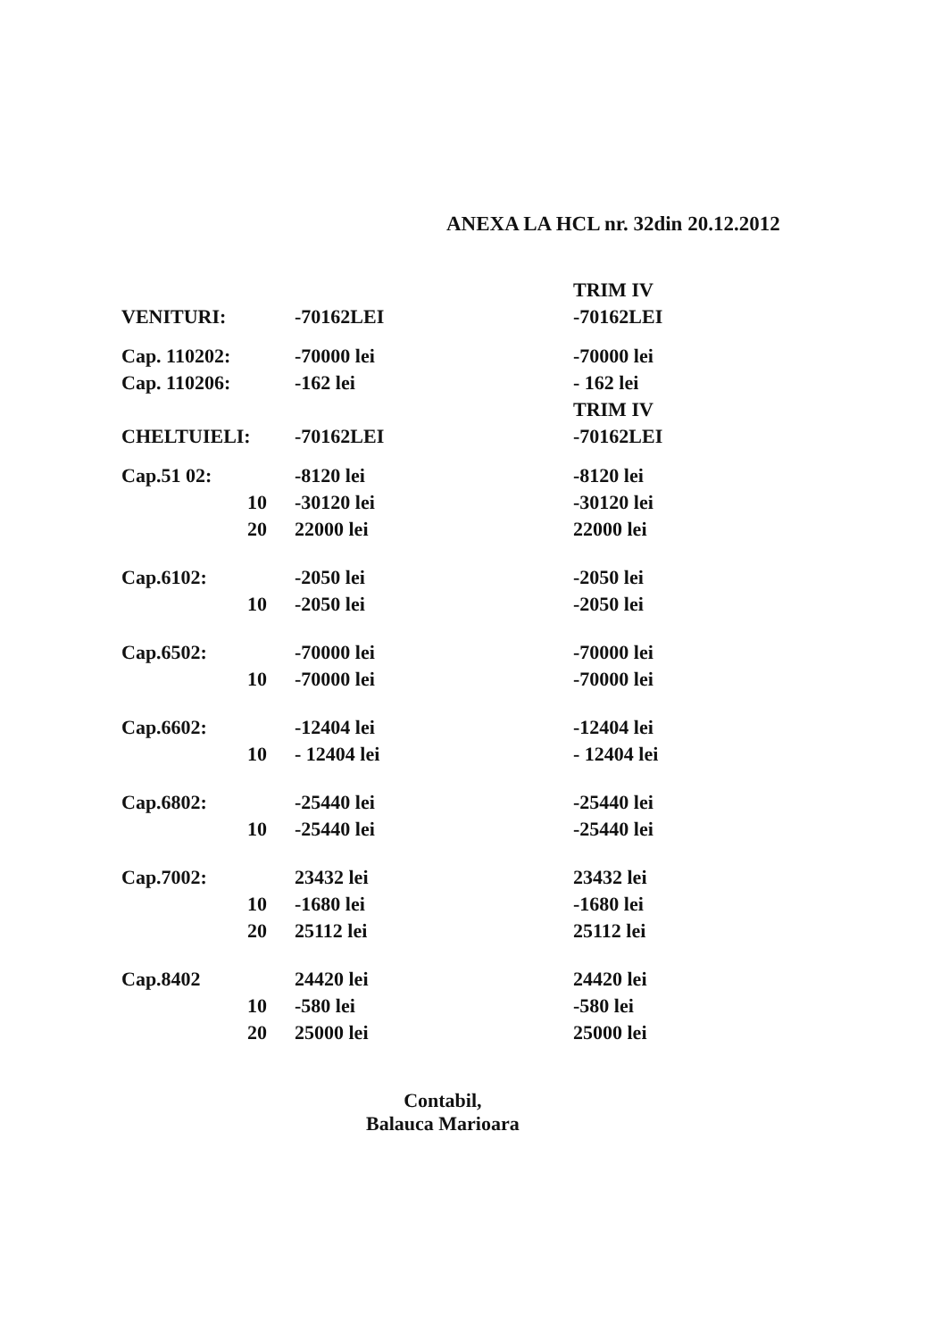ANEXA LA HCL nr. 32din 20.12.2012
| | | | TRIM IV |
| VENITURI: | | -70162LEI | -70162LEI |
| Cap. 110202: | | -70000 lei | -70000 lei |
| Cap. 110206: | | -162 lei | - 162 lei |
| | | | TRIM IV |
| CHELTUIELI: | | -70162LEI | -70162LEI |
| Cap.51 02: | | -8120 lei | -8120 lei |
| | 10 | -30120 lei | -30120 lei |
| | 20 | 22000 lei | 22000 lei |
| Cap.6102: | | -2050 lei | -2050 lei |
| | 10 | -2050 lei | -2050 lei |
| Cap.6502: | | -70000 lei | -70000 lei |
| | 10 | -70000 lei | -70000 lei |
| Cap.6602: | | -12404 lei | -12404 lei |
| | 10 | - 12404 lei | - 12404 lei |
| Cap.6802: | | -25440 lei | -25440 lei |
| | 10 | -25440 lei | -25440 lei |
| Cap.7002: | | 23432 lei | 23432 lei |
| | 10 | -1680 lei | -1680 lei |
| | 20 | 25112 lei | 25112 lei |
| Cap.8402 | | 24420 lei | 24420 lei |
| | 10 | -580 lei | -580 lei |
| | 20 | 25000 lei | 25000 lei |
Contabil,
Balauca Marioara